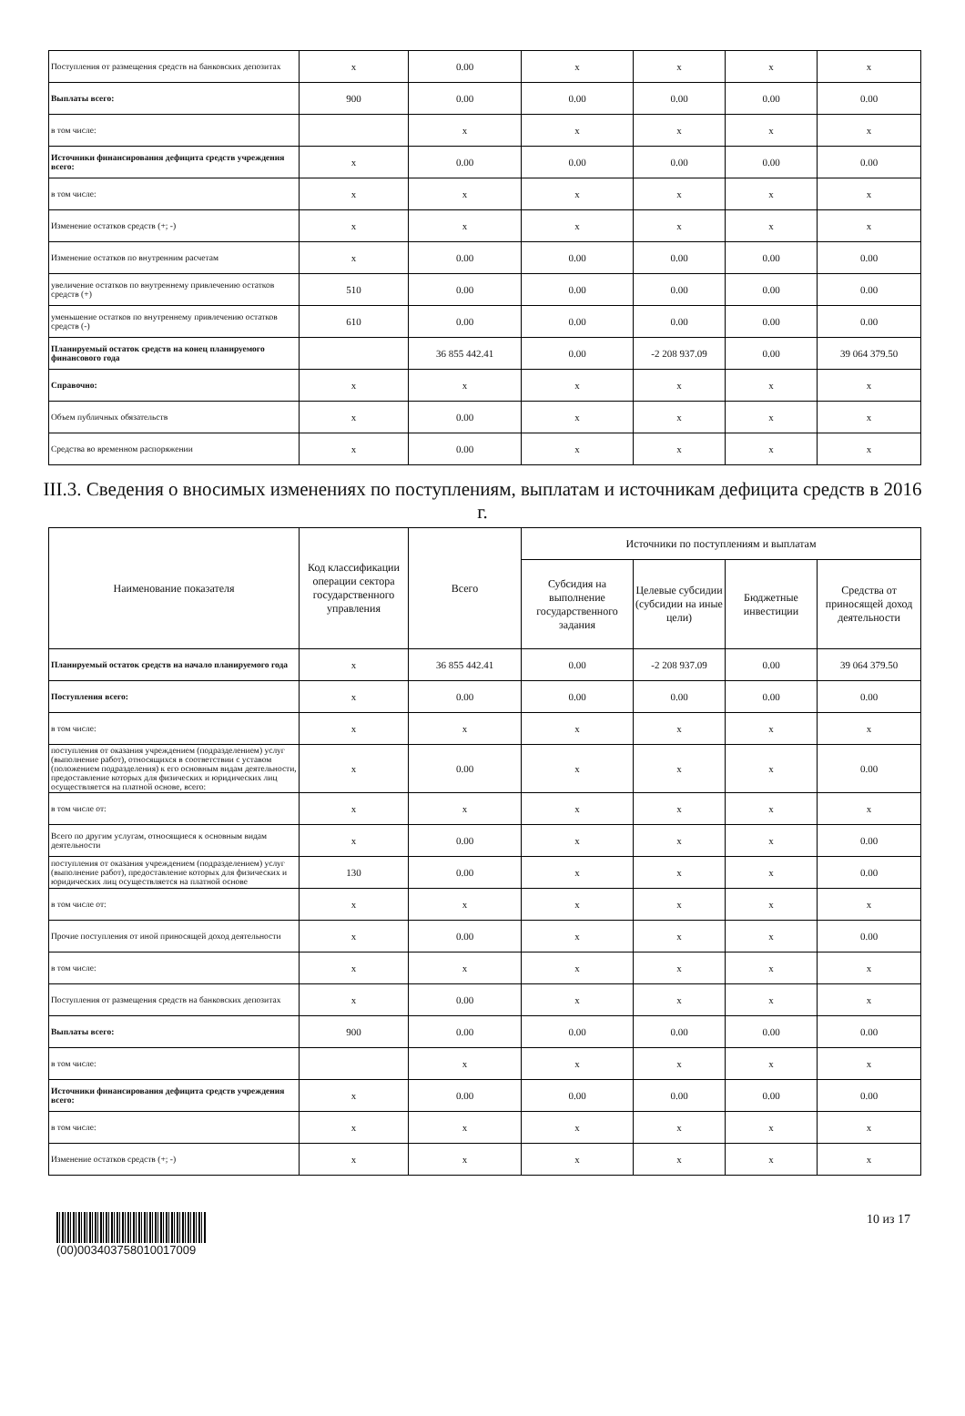| Поступления от размещения средств на банковских депозитах | x | 0.00 | x | x | x | x |
| Выплаты всего: | 900 | 0.00 | 0.00 | 0.00 | 0.00 | 0.00 |
| в том числе: | | x | x | x | x | x |
| Источники финансирования дефицита средств учреждения всего: | x | 0.00 | 0.00 | 0.00 | 0.00 | 0.00 |
| в том числе: | x | x | x | x | x | x |
| Изменение остатков средств (+; -) | x | x | x | x | x | x |
| Изменение остатков по внутренним расчетам | x | 0.00 | 0.00 | 0.00 | 0.00 | 0.00 |
| увеличение остатков по внутреннему привлечению остатков средств (+) | 510 | 0.00 | 0.00 | 0.00 | 0.00 | 0.00 |
| уменьшение остатков по внутреннему привлечению остатков средств (-) | 610 | 0.00 | 0.00 | 0.00 | 0.00 | 0.00 |
| Планируемый остаток средств на конец планируемого финансового года | | 36 855 442.41 | 0.00 | -2 208 937.09 | 0.00 | 39 064 379.50 |
| Справочно: | x | x | x | x | x | x |
| Объем публичных обязательств | x | 0.00 | x | x | x | x |
| Средства во временном распоряжении | x | 0.00 | x | x | x | x |
III.3. Сведения о вносимых изменениях по поступлениям, выплатам и источникам дефицита средств в 2016 г.
| Наименование показателя | Код классификации операции сектора государственного управления | Всего | Источники по поступлениям и выплатам | | | |
| --- | --- | --- | --- | --- | --- | --- |
| | | | Субсидия на выполнение государственного задания | Целевые субсидии (субсидии на иные цели) | Бюджетные инвестиции | Средства от приносящей доход деятельности |
| Планируемый остаток средств на начало планируемого года | x | 36 855 442.41 | 0.00 | -2 208 937.09 | 0.00 | 39 064 379.50 |
| Поступления всего: | x | 0.00 | 0.00 | 0.00 | 0.00 | 0.00 |
| в том числе: | x | x | x | x | x | x |
| поступления от оказания учреждением (подразделением) услуг (выполнение работ), относящихся в соответствии с уставом (положением подразделения) к его основным видам деятельности, предоставление которых для физических и юридических лиц осуществляется на платной основе, всего: | x | 0.00 | x | x | x | 0.00 |
| в том числе от: | x | x | x | x | x | x |
| Всего по другим услугам, относящиеся к основным видам деятельности | x | 0.00 | x | x | x | 0.00 |
| поступления от оказания учреждением (подразделением) услуг (выполнение работ), предоставление которых для физических и юридических лиц осуществляется на платной основе | 130 | 0.00 | x | x | x | 0.00 |
| в том числе от: | x | x | x | x | x | x |
| Прочие поступления от иной приносящей доход деятельности | x | 0.00 | x | x | x | 0.00 |
| в том числе: | x | x | x | x | x | x |
| Поступления от размещения средств на банковских депозитах | x | 0.00 | x | x | x | x |
| Выплаты всего: | 900 | 0.00 | 0.00 | 0.00 | 0.00 | 0.00 |
| в том числе: | | x | x | x | x | x |
| Источники финансирования дефицита средств учреждения всего: | x | 0.00 | 0.00 | 0.00 | 0.00 | 0.00 |
| в том числе: | x | x | x | x | x | x |
| Изменение остатков средств (+; -) | x | x | x | x | x | x |
(00)00340375801001700​9 10 из 17